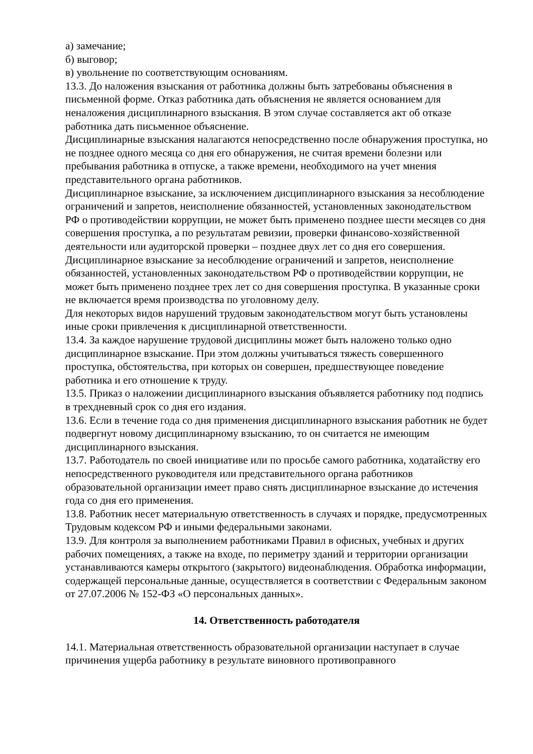а) замечание;
б) выговор;
в) увольнение по соответствующим основаниям.
13.3. До наложения взыскания от работника должны быть затребованы объяснения в письменной форме. Отказ работника дать объяснения не является основанием для неналожения дисциплинарного взыскания. В этом случае составляется акт об отказе работника дать письменное объяснение.
Дисциплинарные взыскания налагаются непосредственно после обнаружения проступка, но не позднее одного месяца со дня его обнаружения, не считая времени болезни или пребывания работника в отпуске, а также времени, необходимого на учет мнения представительного органа работников.
Дисциплинарное взыскание, за исключением дисциплинарного взыскания за несоблюдение ограничений и запретов, неисполнение обязанностей, установленных законодательством РФ о противодействии коррупции, не может быть применено позднее шести месяцев со дня совершения проступка, а по результатам ревизии, проверки финансово-хозяйственной деятельности или аудиторской проверки – позднее двух лет со дня его совершения.
Дисциплинарное взыскание за несоблюдение ограничений и запретов, неисполнение обязанностей, установленных законодательством РФ о противодействии коррупции, не может быть применено позднее трех лет со дня совершения проступка. В указанные сроки не включается время производства по уголовному делу.
Для некоторых видов нарушений трудовым законодательством могут быть установлены иные сроки привлечения к дисциплинарной ответственности.
13.4. За каждое нарушение трудовой дисциплины может быть наложено только одно дисциплинарное взыскание. При этом должны учитываться тяжесть совершенного проступка, обстоятельства, при которых он совершен, предшествующее поведение работника и его отношение к труду.
13.5. Приказ о наложении дисциплинарного взыскания объявляется работнику под подпись в трехдневный срок со дня его издания.
13.6. Если в течение года со дня применения дисциплинарного взыскания работник не будет подвергнут новому дисциплинарному взысканию, то он считается не имеющим дисциплинарного взыскания.
13.7. Работодатель по своей инициативе или по просьбе самого работника, ходатайству его непосредственного руководителя или представительного органа работников образовательной организации имеет право снять дисциплинарное взыскание до истечения года со дня его применения.
13.8. Работник несет материальную ответственность в случаях и порядке, предусмотренных Трудовым кодексом РФ и иными федеральными законами.
13.9. Для контроля за выполнением работниками Правил в офисных, учебных и других рабочих помещениях, а также на входе, по периметру зданий и территории организации устанавливаются камеры открытого (закрытого) видеонаблюдения. Обработка информации, содержащей персональные данные, осуществляется в соответствии с Федеральным законом от 27.07.2006 № 152-ФЗ «О персональных данных».
14. Ответственность работодателя
14.1. Материальная ответственность образовательной организации наступает в случае причинения ущерба работнику в результате виновного противоправного